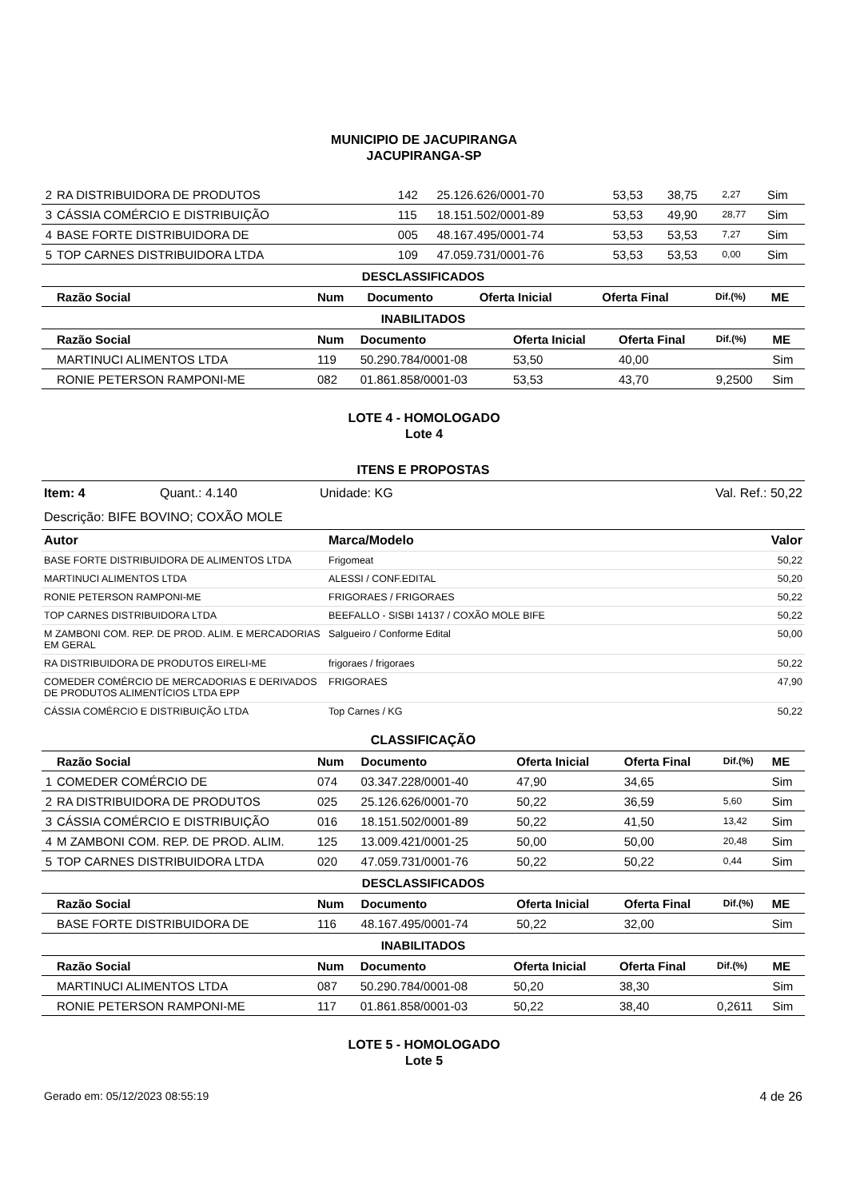MUNICIPIO DE JACUPIRANGA
JACUPIRANGA-SP
| 2 | RA DISTRIBUIDORA DE PRODUTOS | 142 | 25.126.626/0001-70 | 53,53 | 38,75 | 2,27 | Sim |
| 3 | CÁSSIA COMÉRCIO E DISTRIBUIÇÃO | 115 | 18.151.502/0001-89 | 53,53 | 49,90 | 28,77 | Sim |
| 4 | BASE FORTE DISTRIBUIDORA DE | 005 | 48.167.495/0001-74 | 53,53 | 53,53 | 7,27 | Sim |
| 5 | TOP CARNES DISTRIBUIDORA LTDA | 109 | 47.059.731/0001-76 | 53,53 | 53,53 | 0,00 | Sim |
DESCLASSIFICADOS
| | Razão Social | Num | Documento | Oferta Inicial | Oferta Final | Dif.(%) | ME |
| --- | --- | --- | --- | --- | --- | --- | --- |
INABILITADOS
| | Razão Social | Num | Documento | Oferta Inicial | Oferta Final | Dif.(%) | ME |
| --- | --- | --- | --- | --- | --- | --- | --- |
| | MARTINUCI ALIMENTOS LTDA | 119 | 50.290.784/0001-08 | 53,50 | 40,00 | | Sim |
| | RONIE PETERSON RAMPONI-ME | 082 | 01.861.858/0001-03 | 53,53 | 43,70 | 9,2500 | Sim |
LOTE 4 - HOMOLOGADO
Lote 4
ITENS E PROPOSTAS
Item: 4 Quant.: 4.140 Unidade: KG Val. Ref.: 50,22
Descrição: BIFE BOVINO; COXÃO MOLE
| Autor | Marca/Modelo | Valor |
| --- | --- | --- |
| BASE FORTE DISTRIBUIDORA DE ALIMENTOS LTDA | Frigomeat | 50,22 |
| MARTINUCI ALIMENTOS LTDA | ALESSI / CONF.EDITAL | 50,20 |
| RONIE PETERSON RAMPONI-ME | FRIGORAES / FRIGORAES | 50,22 |
| TOP CARNES DISTRIBUIDORA LTDA | BEEFALLO - SISBI 14137 / COXÃO MOLE BIFE | 50,22 |
| M ZAMBONI COM. REP. DE PROD. ALIM. E MERCADORIAS EM GERAL | Salgueiro / Conforme Edital | 50,00 |
| RA DISTRIBUIDORA DE PRODUTOS EIRELI-ME | frigoraes / frigoraes | 50,22 |
| COMEDER COMÉRCIO DE MERCADORIAS E DERIVADOS DE PRODUTOS ALIMENTÍCIOS LTDA EPP | FRIGORAES | 47,90 |
| CÁSSIA COMÉRCIO E DISTRIBUIÇÃO LTDA | Top Carnes / KG | 50,22 |
CLASSIFICAÇÃO
| | Razão Social | Num | Documento | Oferta Inicial | Oferta Final | Dif.(%) | ME |
| --- | --- | --- | --- | --- | --- | --- | --- |
| 1 | COMEDER COMÉRCIO DE | 074 | 03.347.228/0001-40 | 47,90 | 34,65 | | Sim |
| 2 | RA DISTRIBUIDORA DE PRODUTOS | 025 | 25.126.626/0001-70 | 50,22 | 36,59 | 5,60 | Sim |
| 3 | CÁSSIA COMÉRCIO E DISTRIBUIÇÃO | 016 | 18.151.502/0001-89 | 50,22 | 41,50 | 13,42 | Sim |
| 4 | M ZAMBONI COM. REP. DE PROD. ALIM. | 125 | 13.009.421/0001-25 | 50,00 | 50,00 | 20,48 | Sim |
| 5 | TOP CARNES DISTRIBUIDORA LTDA | 020 | 47.059.731/0001-76 | 50,22 | 50,22 | 0,44 | Sim |
DESCLASSIFICADOS
| | Razão Social | Num | Documento | Oferta Inicial | Oferta Final | Dif.(%) | ME |
| --- | --- | --- | --- | --- | --- | --- | --- |
| | BASE FORTE DISTRIBUIDORA DE | 116 | 48.167.495/0001-74 | 50,22 | 32,00 | | Sim |
INABILITADOS
| | Razão Social | Num | Documento | Oferta Inicial | Oferta Final | Dif.(%) | ME |
| --- | --- | --- | --- | --- | --- | --- | --- |
| | MARTINUCI ALIMENTOS LTDA | 087 | 50.290.784/0001-08 | 50,20 | 38,30 | | Sim |
| | RONIE PETERSON RAMPONI-ME | 117 | 01.861.858/0001-03 | 50,22 | 38,40 | 0,2611 | Sim |
LOTE 5 - HOMOLOGADO
Lote 5
Gerado em: 05/12/2023 08:55:19 4 de 26